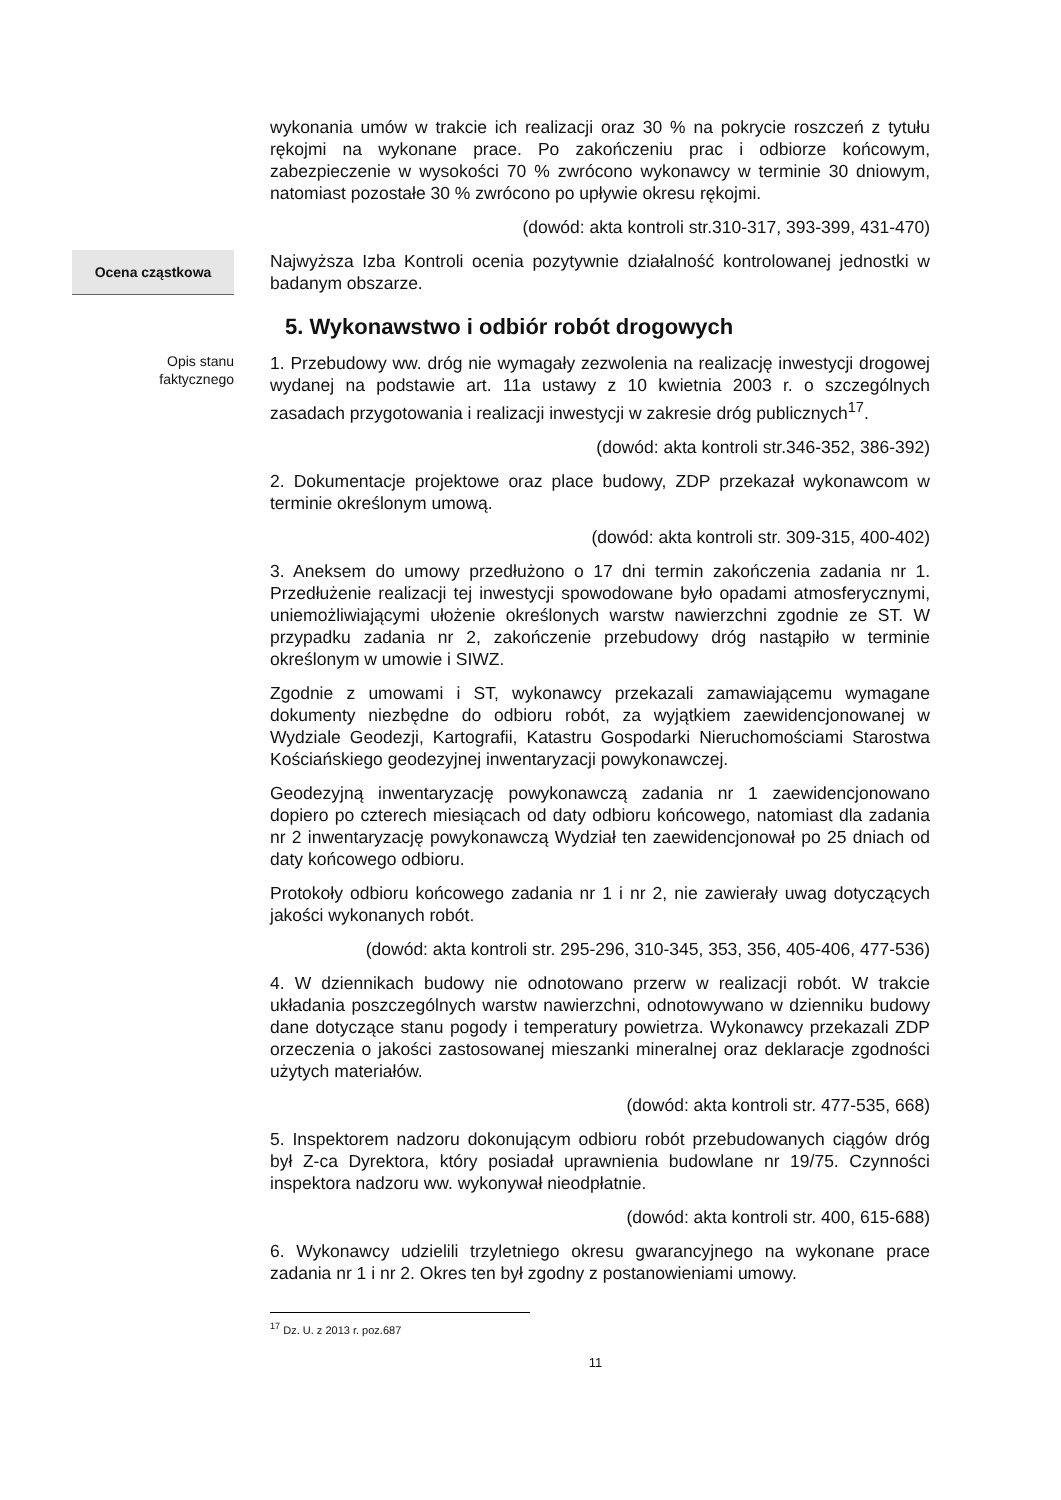wykonania umów w trakcie ich realizacji oraz 30 % na pokrycie roszczeń z tytułu rękojmi na wykonane prace. Po zakończeniu prac i odbiorze końcowym, zabezpieczenie w wysokości 70 % zwrócono wykonawcy w terminie 30 dniowym, natomiast pozostałe 30 % zwrócono po upływie okresu rękojmi.
(dowód: akta kontroli str.310-317, 393-399, 431-470)
Ocena cząstkowa
Najwyższa Izba Kontroli ocenia pozytywnie działalność kontrolowanej jednostki w badanym obszarze.
5. Wykonawstwo i odbiór robót drogowych
Opis stanu
faktycznego
1. Przebudowy ww. dróg nie wymagały zezwolenia na realizację inwestycji drogowej wydanej na podstawie art. 11a ustawy z 10 kwietnia 2003 r. o szczególnych zasadach przygotowania i realizacji inwestycji w zakresie dróg publicznych<sup>17</sup>.
(dowód: akta kontroli str.346-352, 386-392)
2. Dokumentacje projektowe oraz place budowy, ZDP przekazał wykonawcom w terminie określonym umową.
(dowód: akta kontroli str. 309-315, 400-402)
3. Aneksem do umowy przedłużono o 17 dni termin zakończenia zadania nr 1. Przedłużenie realizacji tej inwestycji spowodowane było opadami atmosferycznymi, uniemożliwiającymi ułożenie określonych warstw nawierzchni zgodnie ze ST. W przypadku zadania nr 2, zakończenie przebudowy dróg nastąpiło w terminie określonym w umowie i SIWZ.
Zgodnie z umowami i ST, wykonawcy przekazali zamawiającemu wymagane dokumenty niezbędne do odbioru robót, za wyjątkiem zaewidencjonowanej w Wydziale Geodezji, Kartografii, Katastru Gospodarki Nieruchomościami Starostwa Kościańskiego geodezyjnej inwentaryzacji powykonawczej.
Geodezyjną inwentaryzację powykonawczą zadania nr 1 zaewidencjonowano dopiero po czterech miesiącach od daty odbioru końcowego, natomiast dla zadania nr 2 inwentaryzację powykonawczą Wydział ten zaewidencjonował po 25 dniach od daty końcowego odbioru.
Protokoły odbioru końcowego zadania nr 1 i nr 2, nie zawierały uwag dotyczących jakości wykonanych robót.
(dowód: akta kontroli str. 295-296, 310-345, 353, 356, 405-406, 477-536)
4. W dziennikach budowy nie odnotowano przerw w realizacji robót. W trakcie układania poszczególnych warstw nawierzchni, odnotowywano w dzienniku budowy dane dotyczące stanu pogody i temperatury powietrza. Wykonawcy przekazali ZDP orzeczenia o jakości zastosowanej mieszanki mineralnej oraz deklaracje zgodności użytych materiałów.
(dowód: akta kontroli str. 477-535, 668)
5. Inspektorem nadzoru dokonującym odbioru robót przebudowanych ciągów dróg był Z-ca Dyrektora, który posiadał uprawnienia budowlane nr 19/75. Czynności inspektora nadzoru ww. wykonywał nieodpłatnie.
(dowód: akta kontroli str. 400, 615-688)
6. Wykonawcy udzielili trzyletniego okresu gwarancyjnego na wykonane prace zadania nr 1 i nr 2. Okres ten był zgodny z postanowieniami umowy.
<sup>17</sup> Dz. U. z 2013 r. poz.687
11